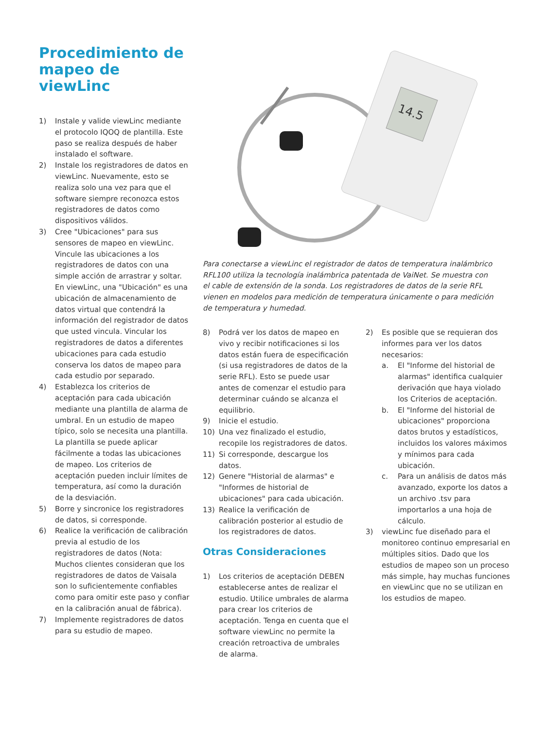Procedimiento de mapeo de viewLinc
1) Instale y valide viewLinc mediante el protocolo IQOQ de plantilla. Este paso se realiza después de haber instalado el software.
2) Instale los registradores de datos en viewLinc. Nuevamente, esto se realiza solo una vez para que el software siempre reconozca estos registradores de datos como dispositivos válidos.
3) Cree "Ubicaciones" para sus sensores de mapeo en viewLinc. Vincule las ubicaciones a los registradores de datos con una simple acción de arrastrar y soltar. En viewLinc, una "Ubicación" es una ubicación de almacenamiento de datos virtual que contendrá la información del registrador de datos que usted vincula. Vincular los registradores de datos a diferentes ubicaciones para cada estudio conserva los datos de mapeo para cada estudio por separado.
4) Establezca los criterios de aceptación para cada ubicación mediante una plantilla de alarma de umbral. En un estudio de mapeo típico, solo se necesita una plantilla. La plantilla se puede aplicar fácilmente a todas las ubicaciones de mapeo. Los criterios de aceptación pueden incluir límites de temperatura, así como la duración de la desviación.
5) Borre y sincronice los registradores de datos, si corresponde.
6) Realice la verificación de calibración previa al estudio de los registradores de datos (Nota: Muchos clientes consideran que los registradores de datos de Vaisala son lo suficientemente confiables como para omitir este paso y confiar en la calibración anual de fábrica).
7) Implemente registradores de datos para su estudio de mapeo.
14.5
Para conectarse a viewLinc el registrador de datos de temperatura inalámbrico RFL100 utiliza la tecnología inalámbrica patentada de VaiNet. Se muestra con el cable de extensión de la sonda. Los registradores de datos de la serie RFL vienen en modelos para medición de temperatura únicamente o para medición de temperatura y humedad.
8) Podrá ver los datos de mapeo en vivo y recibir notificaciones si los datos están fuera de especificación (si usa registradores de datos de la serie RFL). Esto se puede usar antes de comenzar el estudio para determinar cuándo se alcanza el equilibrio.
9) Inicie el estudio.
10) Una vez finalizado el estudio, recopile los registradores de datos.
11) Si corresponde, descargue los datos.
12) Genere "Historial de alarmas" e "Informes de historial de ubicaciones" para cada ubicación.
13) Realice la verificación de calibración posterior al estudio de los registradores de datos.
Otras Consideraciones
1) Los criterios de aceptación DEBEN establecerse antes de realizar el estudio. Utilice umbrales de alarma para crear los criterios de aceptación. Tenga en cuenta que el software viewLinc no permite la creación retroactiva de umbrales de alarma.
2) Es posible que se requieran dos informes para ver los datos necesarios:
a. El "Informe del historial de alarmas" identifica cualquier derivación que haya violado los Criterios de aceptación.
b. El "Informe del historial de ubicaciones" proporciona datos brutos y estadísticos, incluidos los valores máximos y mínimos para cada ubicación.
c. Para un análisis de datos más avanzado, exporte los datos a un archivo .tsv para importarlos a una hoja de cálculo.
3) viewLinc fue diseñado para el monitoreo continuo empresarial en múltiples sitios. Dado que los estudios de mapeo son un proceso más simple, hay muchas funciones en viewLinc que no se utilizan en los estudios de mapeo.